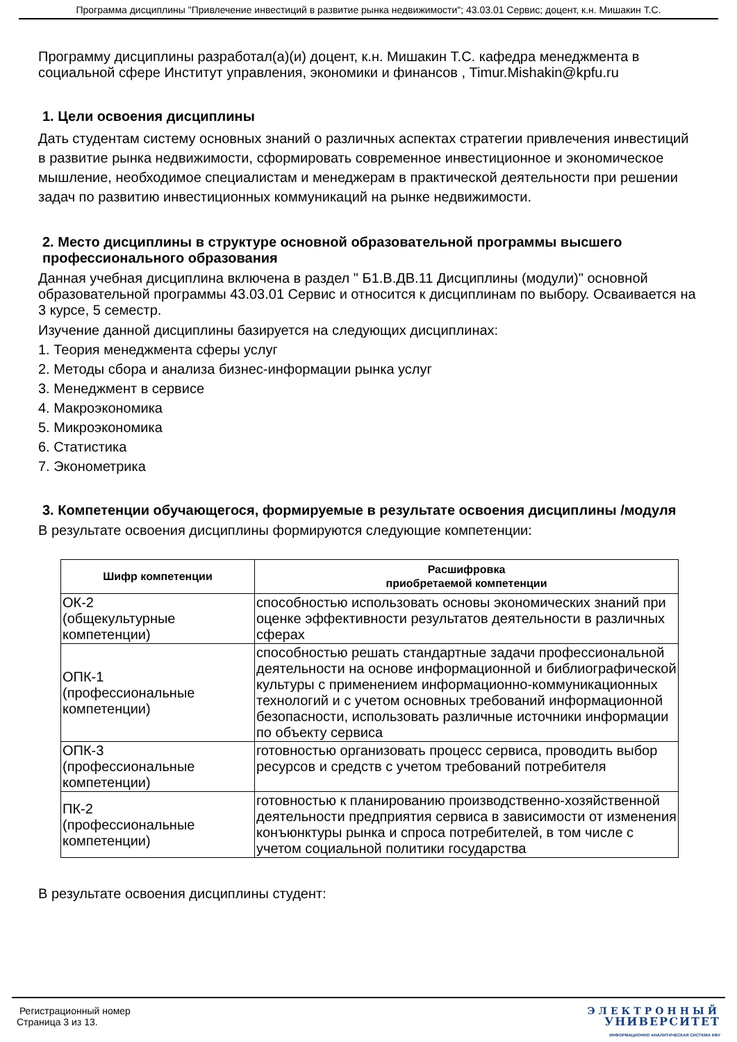Программа дисциплины "Привлечение инвестиций в развитие рынка недвижимости"; 43.03.01 Сервис; доцент, к.н. Мишакин Т.С.
Программу дисциплины разработал(а)(и) доцент, к.н. Мишакин Т.С. кафедра менеджмента в социальной сфере Институт управления, экономики и финансов , Timur.Mishakin@kpfu.ru
1. Цели освоения дисциплины
Дать студентам систему основных знаний о различных аспектах стратегии привлечения инвестиций в развитие рынка недвижимости, сформировать современное инвестиционное и экономическое мышление, необходимое специалистам и менеджерам в практической деятельности при решении задач по развитию инвестиционных коммуникаций на рынке недвижимости.
2. Место дисциплины в структуре основной образовательной программы высшего профессионального образования
Данная учебная дисциплина включена в раздел " Б1.В.ДВ.11 Дисциплины (модули)" основной образовательной программы 43.03.01 Сервис и относится к дисциплинам по выбору. Осваивается на 3 курсе, 5 семестр.
Изучение данной дисциплины базируется на следующих дисциплинах:
1. Теория менеджмента сферы услуг
2. Методы сбора и анализа бизнес-информации рынка услуг
3. Менеджмент в сервисе
4. Макроэкономика
5. Микроэкономика
6. Статистика
7. Эконометрика
3. Компетенции обучающегося, формируемые в результате освоения дисциплины /модуля
В результате освоения дисциплины формируются следующие компетенции:
| Шифр компетенции | Расшифровка приобретаемой компетенции |
| --- | --- |
| ОК-2 (общекультурные компетенции) | способностью использовать основы экономических знаний при оценке эффективности результатов деятельности в различных сферах |
| ОПК-1 (профессиональные компетенции) | способностью решать стандартные задачи профессиональной деятельности на основе информационной и библиографической культуры с применением информационно-коммуникационных технологий и с учетом основных требований информационной безопасности, использовать различные источники информации по объекту сервиса |
| ОПК-3 (профессиональные компетенции) | готовностью организовать процесс сервиса, проводить выбор ресурсов и средств с учетом требований потребителя |
| ПК-2 (профессиональные компетенции) | готовностью к планированию производственно-хозяйственной деятельности предприятия сервиса в зависимости от изменения конъюнктуры рынка и спроса потребителей, в том числе с учетом социальной политики государства |
В результате освоения дисциплины студент:
Регистрационный номер
Страница 3 из 13.
ЭЛЕКТРОННЫЙ
УНИВЕРСИТЕТ
ИНФОРМАЦИОННО АНАЛИТИЧЕСКАЯ СИСТЕМА КФУ